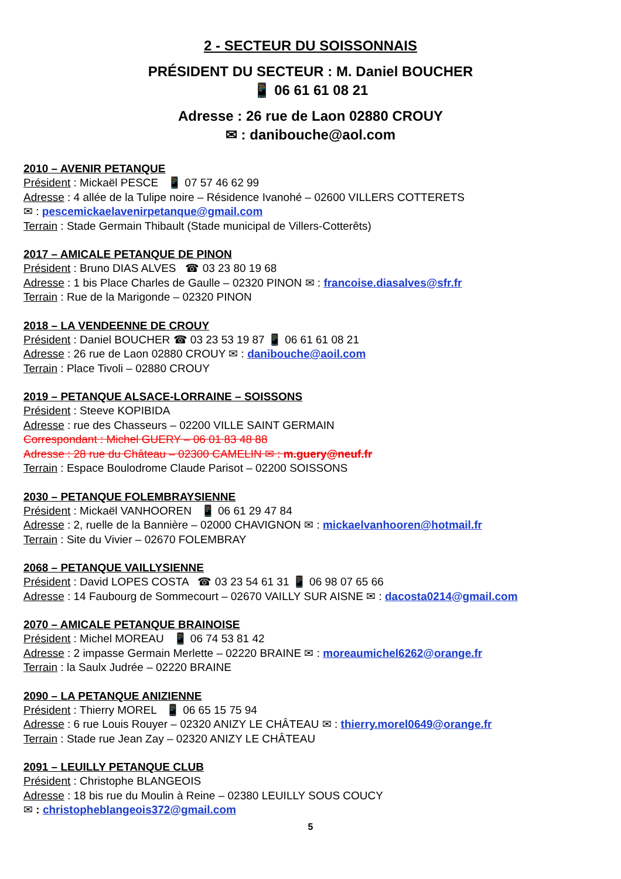2 - SECTEUR DU SOISSONNAIS
PRÉSIDENT DU SECTEUR : M. Daniel BOUCHER
📱 06 61 61 08 21
Adresse : 26 rue de Laon 02880 CROUY
✉ : danibouche@aol.com
2010 – AVENIR PETANQUE
Président : Mickaël PESCE 📱 07 57 46 62 99
Adresse : 4 allée de la Tulipe noire – Résidence Ivanohé – 02600 VILLERS COTTERETS
✉ : pescemickaelavenirpetanque@gmail.com
Terrain : Stade Germain Thibault (Stade municipal de Villers-Cotterêts)
2017 – AMICALE PETANQUE DE PINON
Président : Bruno DIAS ALVES ☎ 03 23 80 19 68
Adresse : 1 bis Place Charles de Gaulle – 02320 PINON ✉ : francoise.diasalves@sfr.fr
Terrain : Rue de la Marigonde – 02320 PINON
2018 – LA VENDEENNE DE CROUY
Président : Daniel BOUCHER ☎ 03 23 53 19 87 📱 06 61 61 08 21
Adresse : 26 rue de Laon 02880 CROUY ✉ : danibouche@aoil.com
Terrain : Place Tivoli – 02880 CROUY
2019 – PETANQUE ALSACE-LORRAINE – SOISSONS
Président : Steeve KOPIBIDA
Adresse : rue des Chasseurs – 02200 VILLE SAINT GERMAIN
Correspondant : Michel GUERY – 06 01 83 48 88
Adresse : 28 rue du Château – 02300 CAMELIN ✉ : m.guery@neuf.fr
Terrain : Espace Boulodrome Claude Parisot – 02200 SOISSONS
2030 – PETANQUE FOLEMBRAYSIENNE
Président : Mickaël VANHOOREN 📱 06 61 29 47 84
Adresse : 2, ruelle de la Bannière – 02000 CHAVIGNON ✉ : mickaelvanhooren@hotmail.fr
Terrain : Site du Vivier – 02670 FOLEMBRAY
2068 – PETANQUE VAILLYSIENNE
Président : David LOPES COSTA ☎ 03 23 54 61 31 📱 06 98 07 65 66
Adresse : 14 Faubourg de Sommecourt – 02670 VAILLY SUR AISNE ✉ : dacosta0214@gmail.com
2070 – AMICALE PETANQUE BRAINOISE
Président : Michel MOREAU 📱 06 74 53 81 42
Adresse : 2 impasse Germain Merlette – 02220 BRAINE ✉ : moreaumichel6262@orange.fr
Terrain : la Saulx Judrée – 02220 BRAINE
2090 – LA PETANQUE ANIZIENNE
Président : Thierry MOREL 📱 06 65 15 75 94
Adresse : 6 rue Louis Rouyer – 02320 ANIZY LE CHÂTEAU ✉ : thierry.morel0649@orange.fr
Terrain : Stade rue Jean Zay – 02320 ANIZY LE CHÂTEAU
2091 – LEUILLY PETANQUE CLUB
Président : Christophe BLANGEOIS
Adresse : 18 bis rue du Moulin à Reine – 02380 LEUILLY SOUS COUCY
✉ : christopheblangeois372@gmail.com
5